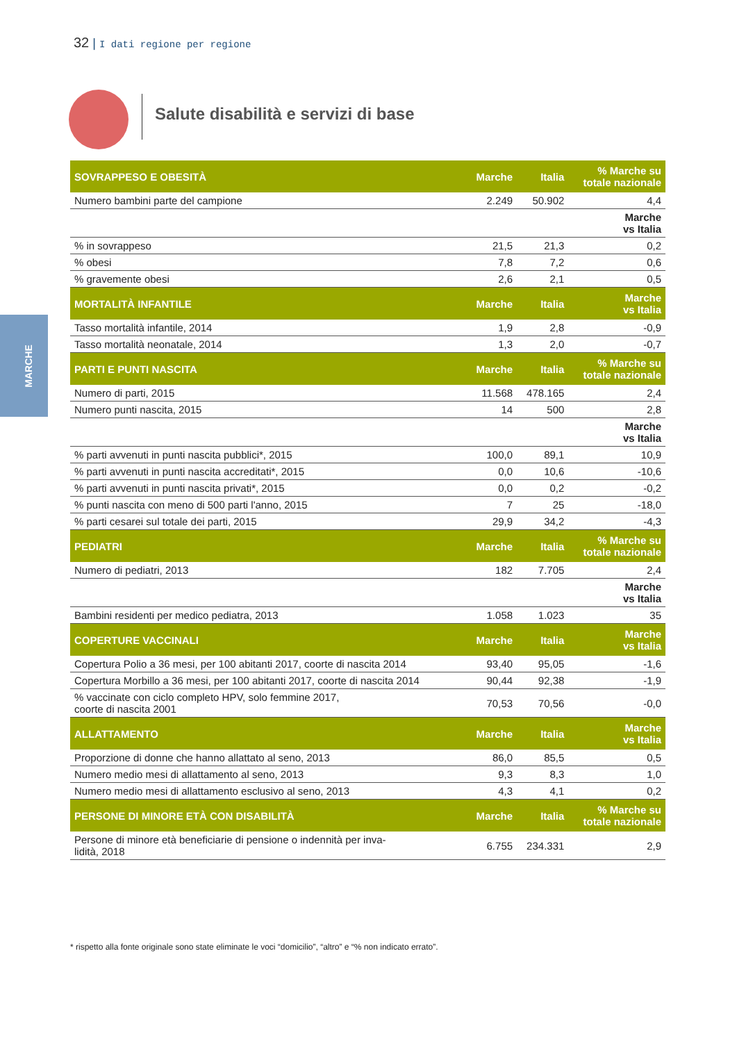32 | I dati regione per regione
Salute disabilità e servizi di base
MARCHE
| SOVRAPPESO E OBESITÀ | Marche | Italia | % Marche su totale nazionale |
| --- | --- | --- | --- |
| Numero bambini parte del campione | 2.249 | 50.902 | 4,4 |
| | | | Marche vs Italia |
| % in sovrappeso | 21,5 | 21,3 | 0,2 |
| % obesi | 7,8 | 7,2 | 0,6 |
| % gravemente obesi | 2,6 | 2,1 | 0,5 |
| MORTALITÀ INFANTILE | Marche | Italia | Marche vs Italia |
| Tasso mortalità infantile, 2014 | 1,9 | 2,8 | -0,9 |
| Tasso mortalità neonatale, 2014 | 1,3 | 2,0 | -0,7 |
| PARTI E PUNTI NASCITA | Marche | Italia | % Marche su totale nazionale |
| Numero di parti, 2015 | 11.568 | 478.165 | 2,4 |
| Numero punti nascita, 2015 | 14 | 500 | 2,8 |
| | | | Marche vs Italia |
| % parti avvenuti in punti nascita pubblici*, 2015 | 100,0 | 89,1 | 10,9 |
| % parti avvenuti in punti nascita accreditati*, 2015 | 0,0 | 10,6 | -10,6 |
| % parti avvenuti in punti nascita privati*, 2015 | 0,0 | 0,2 | -0,2 |
| % punti nascita con meno di 500 parti l'anno, 2015 | 7 | 25 | -18,0 |
| % parti cesarei sul totale dei parti, 2015 | 29,9 | 34,2 | -4,3 |
| PEDIATRI | Marche | Italia | % Marche su totale nazionale |
| Numero di pediatri, 2013 | 182 | 7.705 | 2,4 |
| | | | Marche vs Italia |
| Bambini residenti per medico pediatra, 2013 | 1.058 | 1.023 | 35 |
| COPERTURE VACCINALI | Marche | Italia | Marche vs Italia |
| Copertura Polio a 36 mesi, per 100 abitanti 2017, coorte di nascita 2014 | 93,40 | 95,05 | -1,6 |
| Copertura Morbillo a 36 mesi, per 100 abitanti 2017, coorte di nascita 2014 | 90,44 | 92,38 | -1,9 |
| % vaccinate con ciclo completo HPV, solo femmine 2017, coorte di nascita 2001 | 70,53 | 70,56 | -0,0 |
| ALLATTAMENTO | Marche | Italia | Marche vs Italia |
| Proporzione di donne che hanno allattato al seno, 2013 | 86,0 | 85,5 | 0,5 |
| Numero medio mesi di allattamento al seno, 2013 | 9,3 | 8,3 | 1,0 |
| Numero medio mesi di allattamento esclusivo al seno, 2013 | 4,3 | 4,1 | 0,2 |
| PERSONE DI MINORE ETÀ CON DISABILITÀ | Marche | Italia | % Marche su totale nazionale |
| Persone di minore età beneficiarie di pensione o indennità per inva- lidità, 2018 | 6.755 | 234.331 | 2,9 |
* rispetto alla fonte originale sono state eliminate le voci “domicilio”, “altro” e “% non indicato errato”.